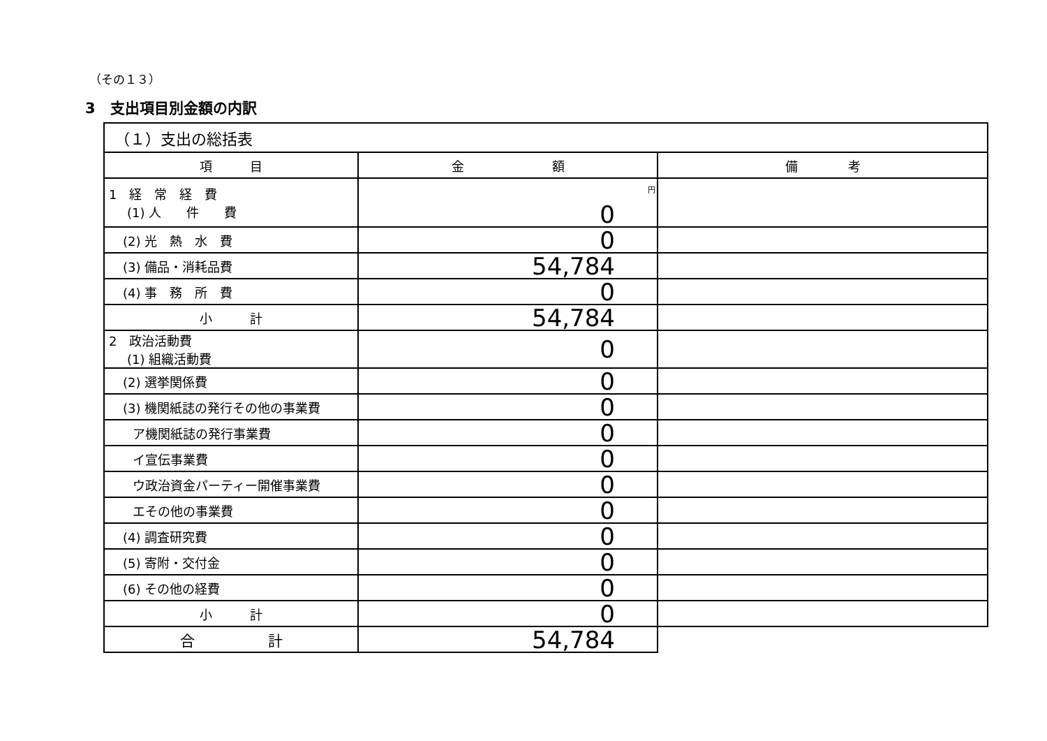（その１３）
3　支出項目別金額の内訳
| （１）支出の総括表 | | |
| --- | --- | --- |
| 項 目 | 金 額 | 備 考 |
| 1 経 常 経 費 (1) 人 件 費 | 円 0 | |
| (2) 光 熱 水 費 | 0 | |
| (3) 備品・消耗品費 | 54,784 | |
| (4) 事 務 所 費 | 0 | |
| 小 計 | 54,784 | |
| 2 政治活動費 (1) 組織活動費 | 0 | |
| (2) 選挙関係費 | 0 | |
| (3) 機関紙誌の発行その他の事業費 | 0 | |
| ア機関紙誌の発行事業費 | 0 | |
| イ宣伝事業費 | 0 | |
| ウ政治資金パーティー開催事業費 | 0 | |
| エその他の事業費 | 0 | |
| (4) 調査研究費 | 0 | |
| (5) 寄附・交付金 | 0 | |
| (6) その他の経費 | 0 | |
| 小 計 | 0 | |
| 合 計 | 54,784 | |